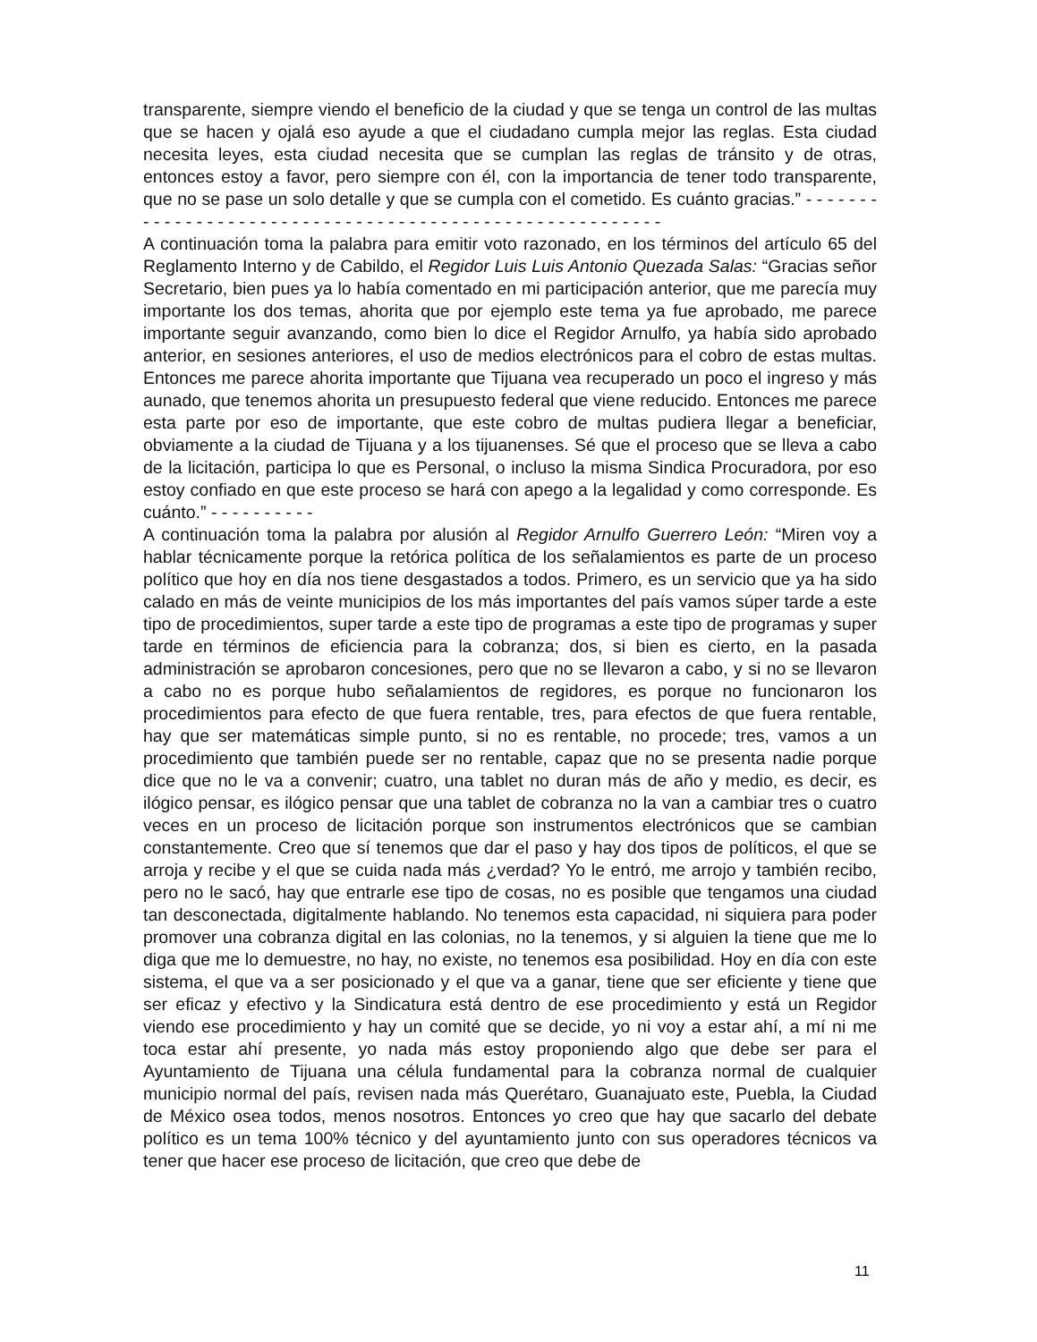transparente, siempre viendo el beneficio de la ciudad y que se tenga un control de las multas que se hacen y ojalá eso ayude a que el ciudadano cumpla mejor las reglas. Esta ciudad necesita leyes, esta ciudad necesita que se cumplan las reglas de tránsito y de otras, entonces estoy a favor, pero siempre con él, con la importancia de tener todo transparente, que no se pase un solo detalle y que se cumpla con el cometido. Es cuánto gracias.” - - - - - - - - - - - - - - - - - - - - - - - - - - - - - - - - - - - - - - - - - - - - - - - - - - - - - - - -
A continuación toma la palabra para emitir voto razonado, en los términos del artículo 65 del Reglamento Interno y de Cabildo, el Regidor Luis Luis Antonio Quezada Salas: “Gracias señor Secretario, bien pues ya lo había comentado en mi participación anterior, que me parecía muy importante los dos temas, ahorita que por ejemplo este tema ya fue aprobado, me parece importante seguir avanzando, como bien lo dice el Regidor Arnulfo, ya había sido aprobado anterior, en sesiones anteriores, el uso de medios electrónicos para el cobro de estas multas. Entonces me parece ahorita importante que Tijuana vea recuperado un poco el ingreso y más aunado, que tenemos ahorita un presupuesto federal que viene reducido. Entonces me parece esta parte por eso de importante, que este cobro de multas pudiera llegar a beneficiar, obviamente a la ciudad de Tijuana y a los tijuanenses. Sé que el proceso que se lleva a cabo de la licitación, participa lo que es Personal, o incluso la misma Sindica Procuradora, por eso estoy confiado en que este proceso se hará con apego a la legalidad y como corresponde. Es cuánto.” - - - - - - - - - -
A continuación toma la palabra por alusión al Regidor Arnulfo Guerrero León: “Miren voy a hablar técnicamente porque la retórica política de los señalamientos es parte de un proceso político que hoy en día nos tiene desgastados a todos. Primero, es un servicio que ya ha sido calado en más de veinte municipios de los más importantes del país vamos súper tarde a este tipo de procedimientos, super tarde a este tipo de programas a este tipo de programas y super tarde en términos de eficiencia para la cobranza; dos, si bien es cierto, en la pasada administración se aprobaron concesiones, pero que no se llevaron a cabo, y si no se llevaron a cabo no es porque hubo señalamientos de regidores, es porque no funcionaron los procedimientos para efecto de que fuera rentable, tres, para efectos de que fuera rentable, hay que ser matemáticas simple punto, si no es rentable, no procede; tres, vamos a un procedimiento que también puede ser no rentable, capaz que no se presenta nadie porque dice que no le va a convenir; cuatro, una tablet no duran más de año y medio, es decir, es ilógico pensar, es ilógico pensar que una tablet de cobranza no la van a cambiar tres o cuatro veces en un proceso de licitación porque son instrumentos electrónicos que se cambian constantemente. Creo que sí tenemos que dar el paso y hay dos tipos de políticos, el que se arroja y recibe y el que se cuida nada más ¿verdad? Yo le entró, me arrojo y también recibo, pero no le sacó, hay que entrarle ese tipo de cosas, no es posible que tengamos una ciudad tan desconectada, digitalmente hablando. No tenemos esta capacidad, ni siquiera para poder promover una cobranza digital en las colonias, no la tenemos, y si alguien la tiene que me lo diga que me lo demuestre, no hay, no existe, no tenemos esa posibilidad. Hoy en día con este sistema, el que va a ser posicionado y el que va a ganar, tiene que ser eficiente y tiene que ser eficaz y efectivo y la Sindicatura está dentro de ese procedimiento y está un Regidor viendo ese procedimiento y hay un comité que se decide, yo ni voy a estar ahí, a mí ni me toca estar ahí presente, yo nada más estoy proponiendo algo que debe ser para el Ayuntamiento de Tijuana una célula fundamental para la cobranza normal de cualquier municipio normal del país, revisen nada más Querétaro, Guanajuato este, Puebla, la Ciudad de México osea todos, menos nosotros. Entonces yo creo que hay que sacarlo del debate político es un tema 100% técnico y del ayuntamiento junto con sus operadores técnicos va tener que hacer ese proceso de licitación, que creo que debe de
11